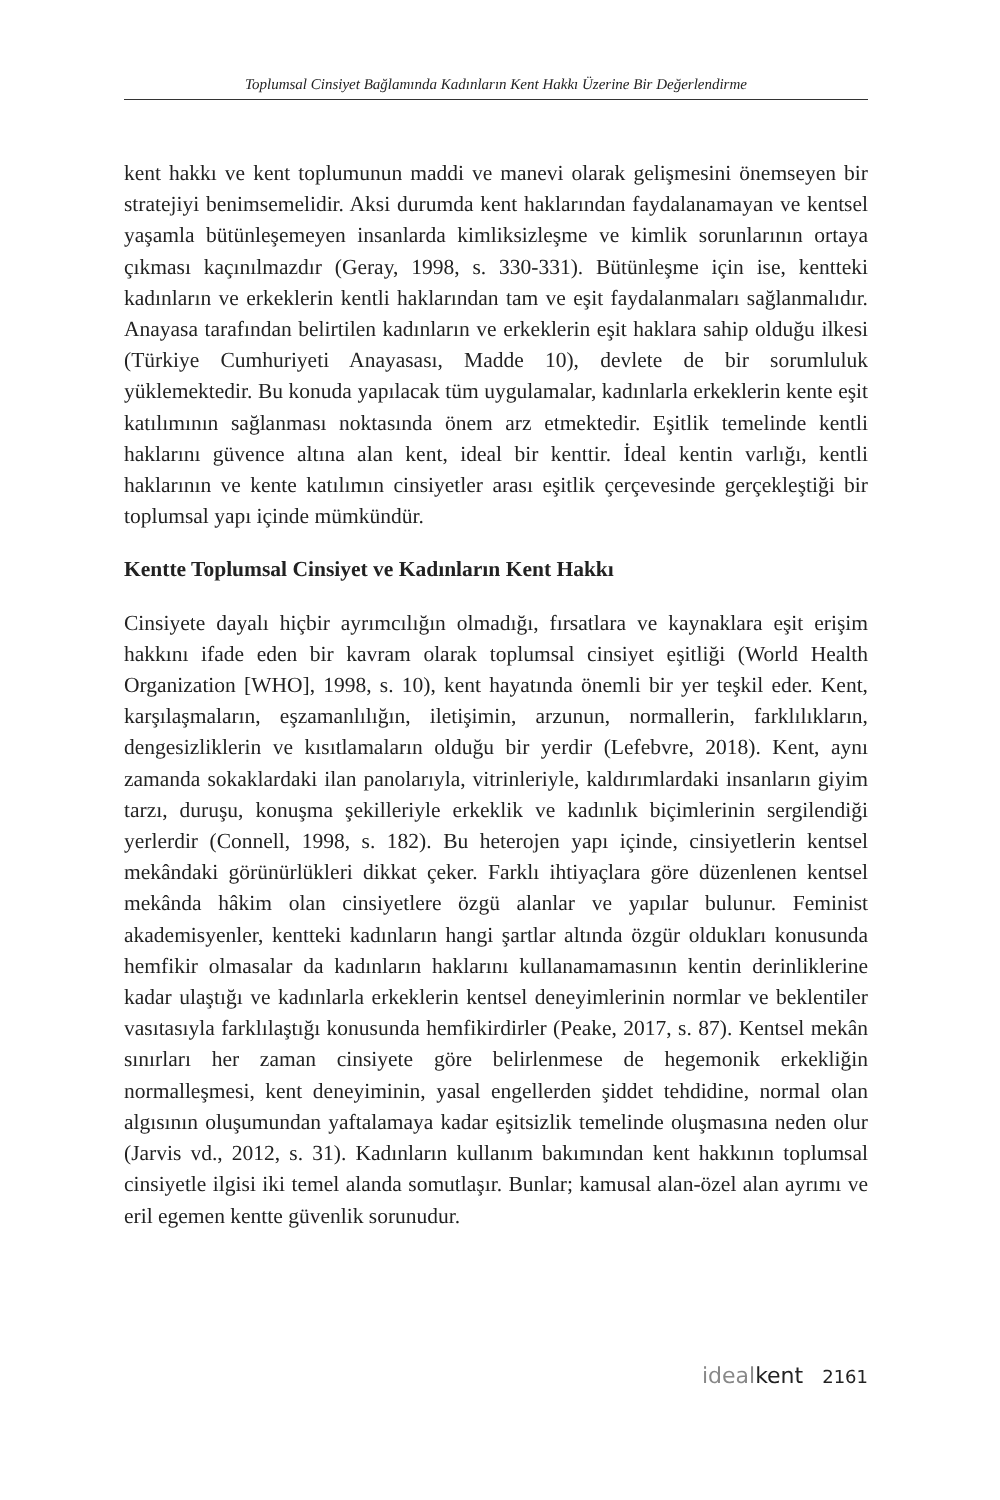Toplumsal Cinsiyet Bağlamında Kadınların Kent Hakkı Üzerine Bir Değerlendirme
kent hakkı ve kent toplumunun maddi ve manevi olarak gelişmesini önemseyen bir stratejiyi benimsemelidir. Aksi durumda kent haklarından faydalanamayan ve kentsel yaşamla bütünleşemeyen insanlarda kimliksizleşme ve kimlik sorunlarının ortaya çıkması kaçınılmazdır (Geray, 1998, s. 330-331). Bütünleşme için ise, kentteki kadınların ve erkeklerin kentli haklarından tam ve eşit faydalanmaları sağlanmalıdır. Anayasa tarafından belirtilen kadınların ve erkeklerin eşit haklara sahip olduğu ilkesi (Türkiye Cumhuriyeti Anayasası, Madde 10), devlete de bir sorumluluk yüklemektedir. Bu konuda yapılacak tüm uygulamalar, kadınlarla erkeklerin kente eşit katılımının sağlanması noktasında önem arz etmektedir. Eşitlik temelinde kentli haklarını güvence altına alan kent, ideal bir kenttir. İdeal kentin varlığı, kentli haklarının ve kente katılımın cinsiyetler arası eşitlik çerçevesinde gerçekleştiği bir toplumsal yapı içinde mümkündür.
Kentte Toplumsal Cinsiyet ve Kadınların Kent Hakkı
Cinsiyete dayalı hiçbir ayrımcılığın olmadığı, fırsatlara ve kaynaklara eşit erişim hakkını ifade eden bir kavram olarak toplumsal cinsiyet eşitliği (World Health Organization [WHO], 1998, s. 10), kent hayatında önemli bir yer teşkil eder. Kent, karşılaşmaların, eşzamanlılığın, iletişimin, arzunun, normallerin, farklılıkların, dengesizliklerin ve kısıtlamaların olduğu bir yerdir (Lefebvre, 2018). Kent, aynı zamanda sokaklardaki ilan panolarıyla, vitrinleriyle, kaldırımlardaki insanların giyim tarzı, duruşu, konuşma şekilleriyle erkeklik ve kadınlık biçimlerinin sergilendiği yerlerdir (Connell, 1998, s. 182). Bu heterojen yapı içinde, cinsiyetlerin kentsel mekândaki görünürlükleri dikkat çeker. Farklı ihtiyaçlara göre düzenlenen kentsel mekânda hâkim olan cinsiyetlere özgü alanlar ve yapılar bulunur. Feminist akademisyenler, kentteki kadınların hangi şartlar altında özgür oldukları konusunda hemfikir olmasalar da kadınların haklarını kullanamamasının kentin derinliklerine kadar ulaştığı ve kadınlarla erkeklerin kentsel deneyimlerinin normlar ve beklentiler vasıtasıyla farklılaştığı konusunda hemfikirdirler (Peake, 2017, s. 87). Kentsel mekân sınırları her zaman cinsiyete göre belirlenmese de hegemonik erkekliğin normalleşmesi, kent deneyiminin, yasal engellerden şiddet tehdidine, normal olan algısının oluşumundan yaftalamaya kadar eşitsizlik temelinde oluşmasına neden olur (Jarvis vd., 2012, s. 31). Kadınların kullanım bakımından kent hakkının toplumsal cinsiyetle ilgisi iki temel alanda somutlaşır. Bunlar; kamusal alan-özel alan ayrımı ve eril egemen kentte güvenlik sorunudur.
idealkent 2161